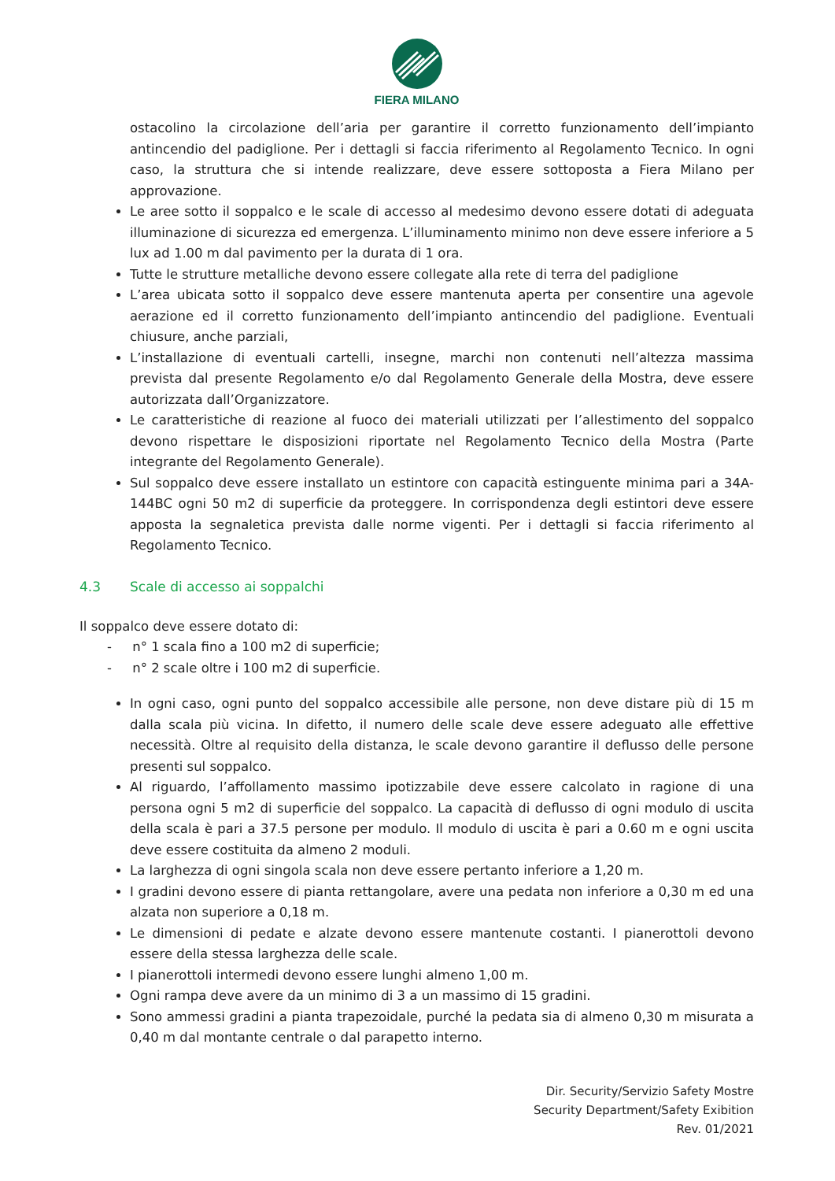FIERA MILANO
ostacolino la circolazione dell’aria per garantire il corretto funzionamento dell’impianto antincendio del padiglione. Per i dettagli si faccia riferimento al Regolamento Tecnico. In ogni caso, la struttura che si intende realizzare, deve essere sottoposta a Fiera Milano per approvazione.
Le aree sotto il soppalco e le scale di accesso al medesimo devono essere dotati di adeguata illuminazione di sicurezza ed emergenza. L’illuminamento minimo non deve essere inferiore a 5 lux ad 1.00 m dal pavimento per la durata di 1 ora.
Tutte le strutture metalliche devono essere collegate alla rete di terra del padiglione
L’area ubicata sotto il soppalco deve essere mantenuta aperta per consentire una agevole aerazione ed il corretto funzionamento dell’impianto antincendio del padiglione. Eventuali chiusure, anche parziali,
L’installazione di eventuali cartelli, insegne, marchi non contenuti nell’altezza massima prevista dal presente Regolamento e/o dal Regolamento Generale della Mostra, deve essere autorizzata dall’Organizzatore.
Le caratteristiche di reazione al fuoco dei materiali utilizzati per l’allestimento del soppalco devono rispettare le disposizioni riportate nel Regolamento Tecnico della Mostra (Parte integrante del Regolamento Generale).
Sul soppalco deve essere installato un estintore con capacità estinguente minima pari a 34A-144BC ogni 50 m2 di superficie da proteggere. In corrispondenza degli estintori deve essere apposta la segnaletica prevista dalle norme vigenti. Per i dettagli si faccia riferimento al Regolamento Tecnico.
4.3 Scale di accesso ai soppalchi
Il soppalco deve essere dotato di:
- n° 1 scala fino a 100 m2 di superficie;
- n° 2 scale oltre i 100 m2 di superficie.
In ogni caso, ogni punto del soppalco accessibile alle persone, non deve distare più di 15 m dalla scala più vicina. In difetto, il numero delle scale deve essere adeguato alle effettive necessità. Oltre al requisito della distanza, le scale devono garantire il deflusso delle persone presenti sul soppalco.
Al riguardo, l’affollamento massimo ipotizzabile deve essere calcolato in ragione di una persona ogni 5 m2 di superficie del soppalco. La capacità di deflusso di ogni modulo di uscita della scala è pari a 37.5 persone per modulo. Il modulo di uscita è pari a 0.60 m e ogni uscita deve essere costituita da almeno 2 moduli.
La larghezza di ogni singola scala non deve essere pertanto inferiore a 1,20 m.
I gradini devono essere di pianta rettangolare, avere una pedata non inferiore a 0,30 m ed una alzata non superiore a 0,18 m.
Le dimensioni di pedate e alzate devono essere mantenute costanti. I pianerottoli devono essere della stessa larghezza delle scale.
I pianerottoli intermedi devono essere lunghi almeno 1,00 m.
Ogni rampa deve avere da un minimo di 3 a un massimo di 15 gradini.
Sono ammessi gradini a pianta trapezoidale, purché la pedata sia di almeno 0,30 m misurata a 0,40 m dal montante centrale o dal parapetto interno.
Dir. Security/Servizio Safety Mostre
Security Department/Safety Exibition
Rev. 01/2021